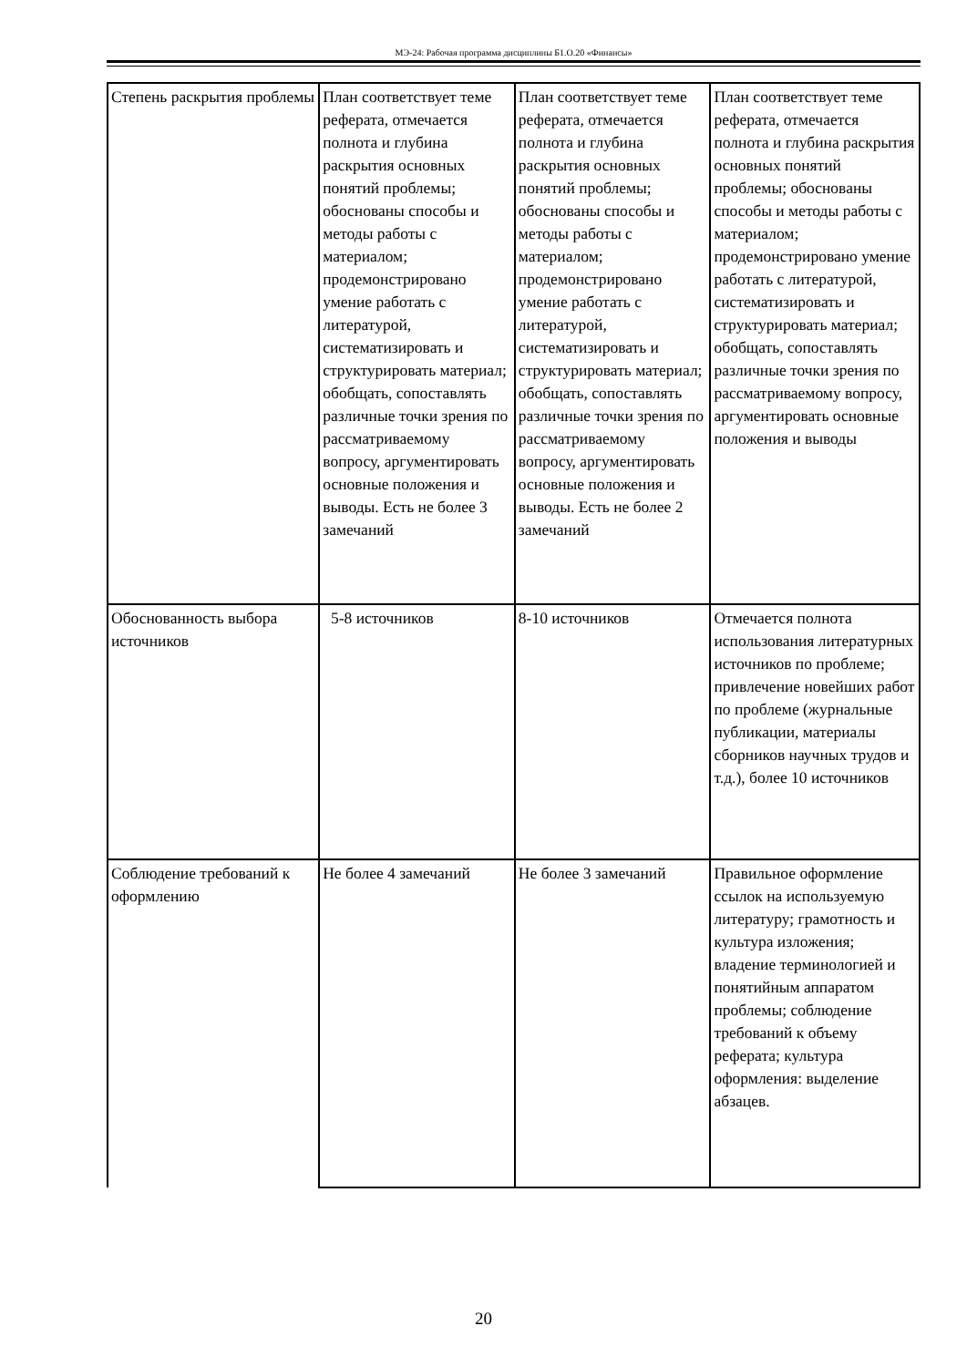МЭ-24: Рабочая программа дисциплины Б1.О.20 «Финансы»
| Степень раскрытия проблемы | План соответствует теме реферата, отмечается полнота и глубина раскрытия основных понятий проблемы; обоснованы способы и методы работы с материалом; продемонстрировано умение работать с литературой, систематизировать и структурировать материал; обобщать, сопоставлять различные точки зрения по рассматриваемому вопросу, аргументировать основные положения и выводы. Есть не более 3 замечаний | План соответствует теме реферата, отмечается полнота и глубина раскрытия основных понятий проблемы; обоснованы способы и методы работы с материалом; продемонстрировано умение работать с литературой, систематизировать и структурировать материал; обобщать, сопоставлять различные точки зрения по рассматриваемому вопросу, аргументировать основные положения и выводы. Есть не более 2 замечаний | План соответствует теме реферата, отмечается полнота и глубина раскрытия основных понятий проблемы; обоснованы способы и методы работы с материалом; продемонстрировано умение работать с литературой, систематизировать и структурировать материал; обобщать, сопоставлять различные точки зрения по рассматриваемому вопросу, аргументировать основные положения и выводы |
| Обоснованность выбора источников | 5-8 источников | 8-10 источников | Отмечается полнота использования литературных источников по проблеме; привлечение новейших работ по проблеме (журнальные публикации, материалы сборников научных трудов и т.д.), более 10 источников |
| Соблюдение требований к оформлению | Не более 4 замечаний | Не более 3 замечаний | Правильное оформление ссылок на используемую литературу; грамотность и культура изложения; владение терминологией и понятийным аппаратом проблемы; соблюдение требований к объему реферата; культура оформления: выделение абзацев. |
20